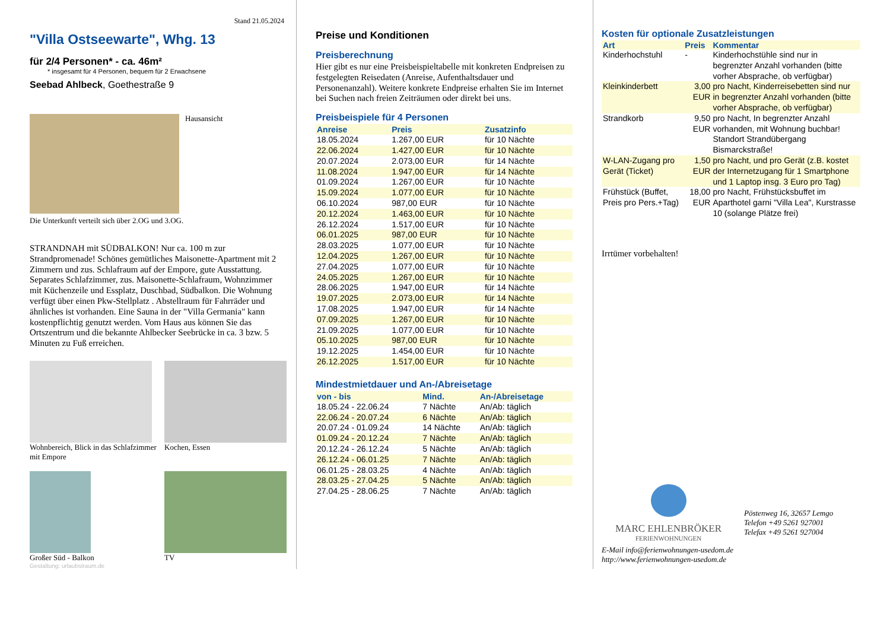Stand 21.05.2024
"Villa Ostseewarte", Whg. 13
für 2/4 Personen* - ca. 46m²
* insgesamt für 4 Personen, bequem für 2 Erwachsene
Seebad Ahlbeck, Goethestraße 9
Hausansicht
Die Unterkunft verteilt sich über 2.OG und 3.OG.
STRANDNAH mit SÜDBALKON! Nur ca. 100 m zur Strandpromenade! Schönes gemütliches Maisonette-Apartment mit 2 Zimmern und zus. Schlafraum auf der Empore, gute Ausstattung. Separates Schlafzimmer, zus. Maisonette-Schlafraum, Wohnzimmer mit Küchenzeile und Essplatz, Duschbad, Südbalkon. Die Wohnung verfügt über einen Pkw-Stellplatz . Abstellraum für Fahrräder und ähnliches ist vorhanden. Eine Sauna in der "Villa Germania" kann kostenpflichtig genutzt werden. Vom Haus aus können Sie das Ortszentrum und die bekannte Ahlbecker Seebrücke in ca. 3 bzw. 5 Minuten zu Fuß erreichen.
Wohnbereich, Blick in das Schlafzimmer mit Empore
Kochen, Essen
Großer Süd - Balkon
TV
Gestaltung: urlaubstraum.de
Preise und Konditionen
Preisberechnung
Hier gibt es nur eine Preisbeispieltabelle mit konkreten Endpreisen zu festgelegten Reisedaten (Anreise, Aufenthaltsdauer und Personenanzahl). Weitere konkrete Endpreise erhalten Sie im Internet bei Suchen nach freien Zeiträumen oder direkt bei uns.
Preisbeispiele für 4 Personen
| Anreise | Preis | Zusatzinfo |
| --- | --- | --- |
| 18.05.2024 | 1.267,00 EUR | für 10 Nächte |
| 22.06.2024 | 1.427,00 EUR | für 10 Nächte |
| 20.07.2024 | 2.073,00 EUR | für 14 Nächte |
| 11.08.2024 | 1.947,00 EUR | für 14 Nächte |
| 01.09.2024 | 1.267,00 EUR | für 10 Nächte |
| 15.09.2024 | 1.077,00 EUR | für 10 Nächte |
| 06.10.2024 | 987,00 EUR | für 10 Nächte |
| 20.12.2024 | 1.463,00 EUR | für 10 Nächte |
| 26.12.2024 | 1.517,00 EUR | für 10 Nächte |
| 06.01.2025 | 987,00 EUR | für 10 Nächte |
| 28.03.2025 | 1.077,00 EUR | für 10 Nächte |
| 12.04.2025 | 1.267,00 EUR | für 10 Nächte |
| 27.04.2025 | 1.077,00 EUR | für 10 Nächte |
| 24.05.2025 | 1.267,00 EUR | für 10 Nächte |
| 28.06.2025 | 1.947,00 EUR | für 14 Nächte |
| 19.07.2025 | 2.073,00 EUR | für 14 Nächte |
| 17.08.2025 | 1.947,00 EUR | für 14 Nächte |
| 07.09.2025 | 1.267,00 EUR | für 10 Nächte |
| 21.09.2025 | 1.077,00 EUR | für 10 Nächte |
| 05.10.2025 | 987,00 EUR | für 10 Nächte |
| 19.12.2025 | 1.454,00 EUR | für 10 Nächte |
| 26.12.2025 | 1.517,00 EUR | für 10 Nächte |
Mindestmietdauer und An-/Abreisetage
| von - bis | Mind. | An-/Abreisetage |
| --- | --- | --- |
| 18.05.24 - 22.06.24 | 7 Nächte | An/Ab: täglich |
| 22.06.24 - 20.07.24 | 6 Nächte | An/Ab: täglich |
| 20.07.24 - 01.09.24 | 14 Nächte | An/Ab: täglich |
| 01.09.24 - 20.12.24 | 7 Nächte | An/Ab: täglich |
| 20.12.24 - 26.12.24 | 5 Nächte | An/Ab: täglich |
| 26.12.24 - 06.01.25 | 7 Nächte | An/Ab: täglich |
| 06.01.25 - 28.03.25 | 4 Nächte | An/Ab: täglich |
| 28.03.25 - 27.04.25 | 5 Nächte | An/Ab: täglich |
| 27.04.25 - 28.06.25 | 7 Nächte | An/Ab: täglich |
Kosten für optionale Zusatzleistungen
| Art | Preis | Kommentar |
| --- | --- | --- |
| Kinderhochstuhl | - | Kinderhochstühle sind nur in begrenzter Anzahl vorhanden (bitte vorher Absprache, ob verfügbar) |
| Kleinkinderbett | 3,00 EUR | pro Nacht, Kinderreisebetten sind nur in begrenzter Anzahl vorhanden (bitte vorher Absprache, ob verfügbar) |
| Strandkorb | 9,50 EUR | pro Nacht, In begrenzter Anzahl vorhanden, mit Wohnung buchbar! Standort Strandübergang Bismarckstraße! |
| W-LAN-Zugang pro Gerät (Ticket) | 1,50 EUR | pro Nacht, und pro Gerät (z.B. kostet der Internetzugang für 1 Smartphone und 1 Laptop insg. 3 Euro pro Tag) |
| Frühstück (Buffet, Preis pro Pers.+Tag) | 18,00 EUR | pro Nacht, Frühstücksbuffet im Aparthotel garni "Villa Lea", Kurstrasse 10 (solange Plätze frei) |
Irrtümer vorbehalten!
MARC EHLENBRÖKER
FERIENWOHNUNGEN
Pöstenweg 16, 32657 Lemgo
Telefon +49 5261 927001
Telefax +49 5261 927004
E-Mail info@ferienwohnungen-usedom.de
http://www.ferienwohnungen-usedom.de